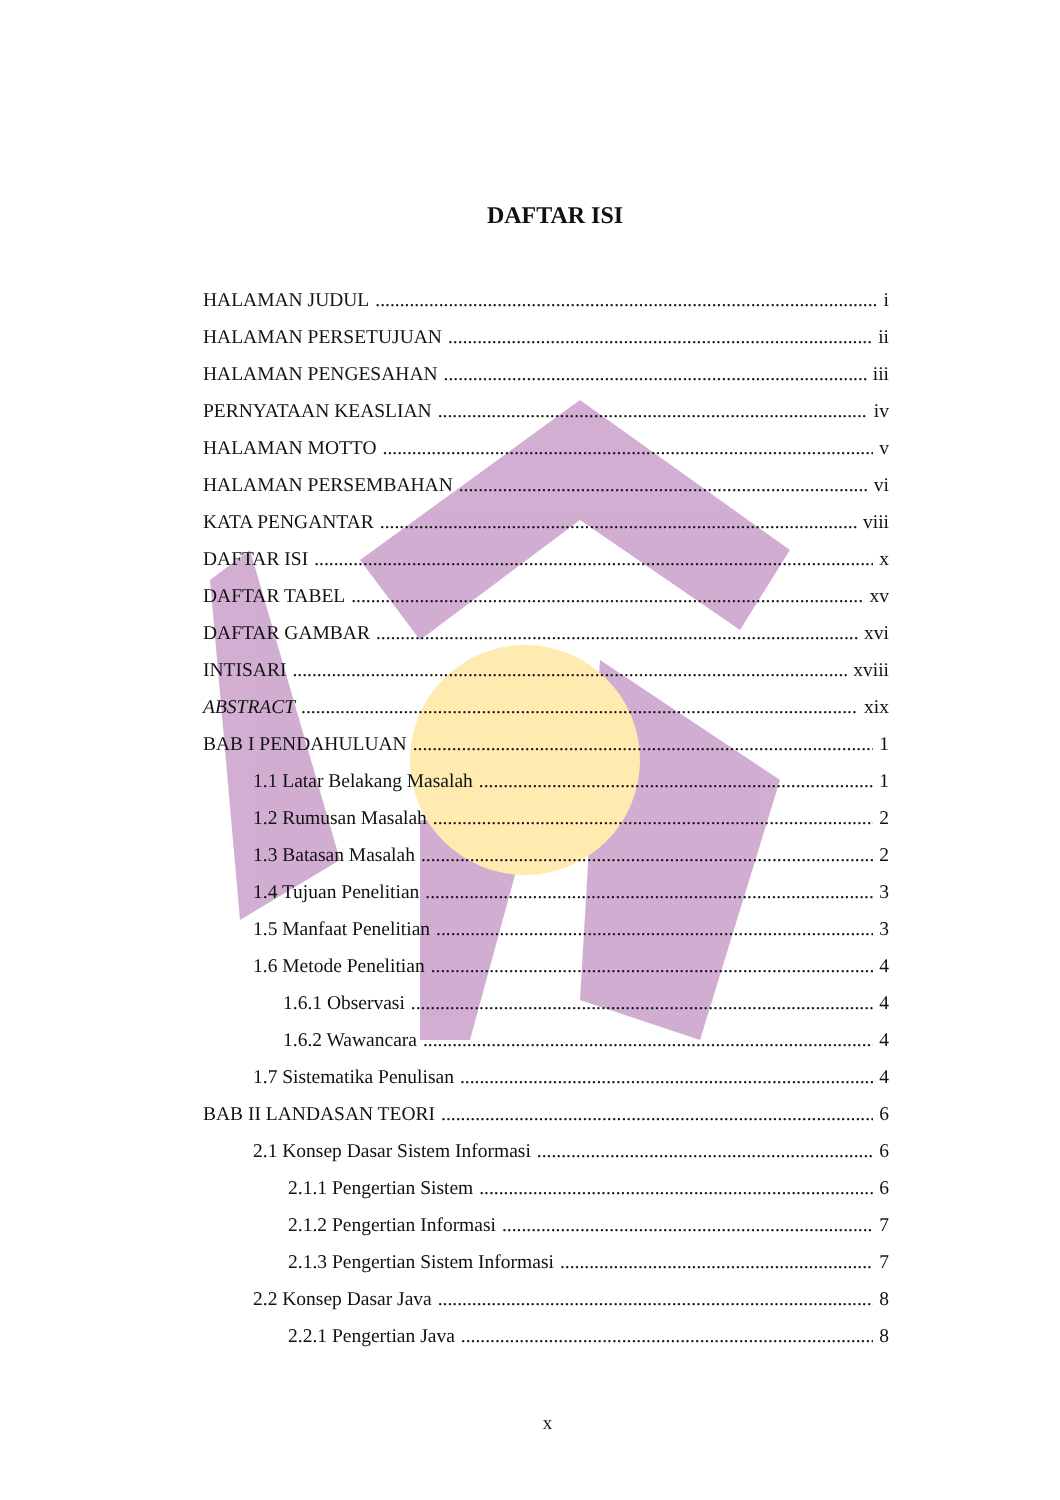DAFTAR ISI
HALAMAN JUDUL i
HALAMAN PERSETUJUAN ii
HALAMAN PENGESAHAN iii
PERNYATAAN KEASLIAN iv
HALAMAN MOTTO v
HALAMAN PERSEMBAHAN vi
KATA PENGANTAR viii
DAFTAR ISI x
DAFTAR TABEL xv
DAFTAR GAMBAR xvi
INTISARI xviii
ABSTRACT xix
BAB I PENDAHULUAN 1
1.1 Latar Belakang Masalah 1
1.2 Rumusan Masalah 2
1.3 Batasan Masalah 2
1.4 Tujuan Penelitian 3
1.5 Manfaat Penelitian 3
1.6 Metode Penelitian 4
1.6.1 Observasi 4
1.6.2 Wawancara 4
1.7 Sistematika Penulisan 4
BAB II LANDASAN TEORI 6
2.1 Konsep Dasar Sistem Informasi 6
2.1.1 Pengertian Sistem 6
2.1.2 Pengertian Informasi 7
2.1.3 Pengertian Sistem Informasi 7
2.2 Konsep Dasar Java 8
2.2.1 Pengertian Java 8
x